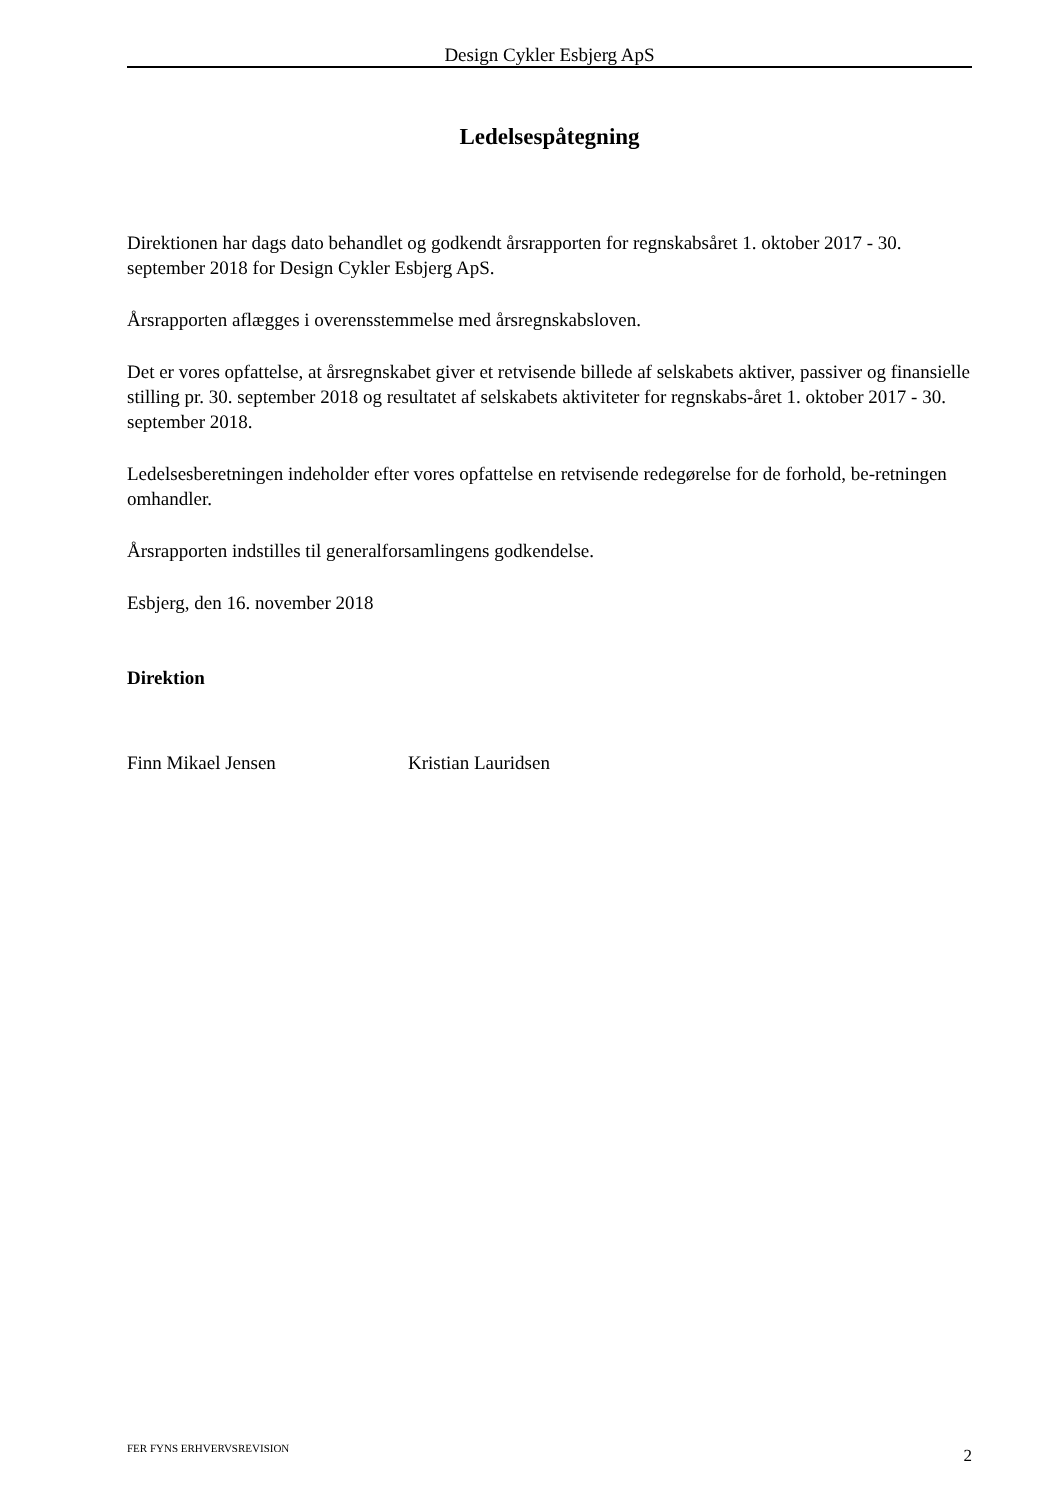Design Cykler Esbjerg ApS
Ledelsespåtegning
Direktionen har dags dato behandlet og godkendt årsrapporten for regnskabsåret 1. oktober 2017 - 30. september 2018 for Design Cykler Esbjerg ApS.
Årsrapporten aflægges i overensstemmelse med årsregnskabsloven.
Det er vores opfattelse, at årsregnskabet giver et retvisende billede af selskabets aktiver, passiver og finansielle stilling pr. 30. september 2018 og resultatet af selskabets aktiviteter for regnskabs-året 1. oktober 2017 - 30. september 2018.
Ledelsesberetningen indeholder efter vores opfattelse en retvisende redegørelse for de forhold, be-retningen omhandler.
Årsrapporten indstilles til generalforsamlingens godkendelse.
Esbjerg, den 16. november 2018
Direktion
Finn Mikael Jensen Kristian Lauridsen
FER FYNS ERHVERVSREVISION 2